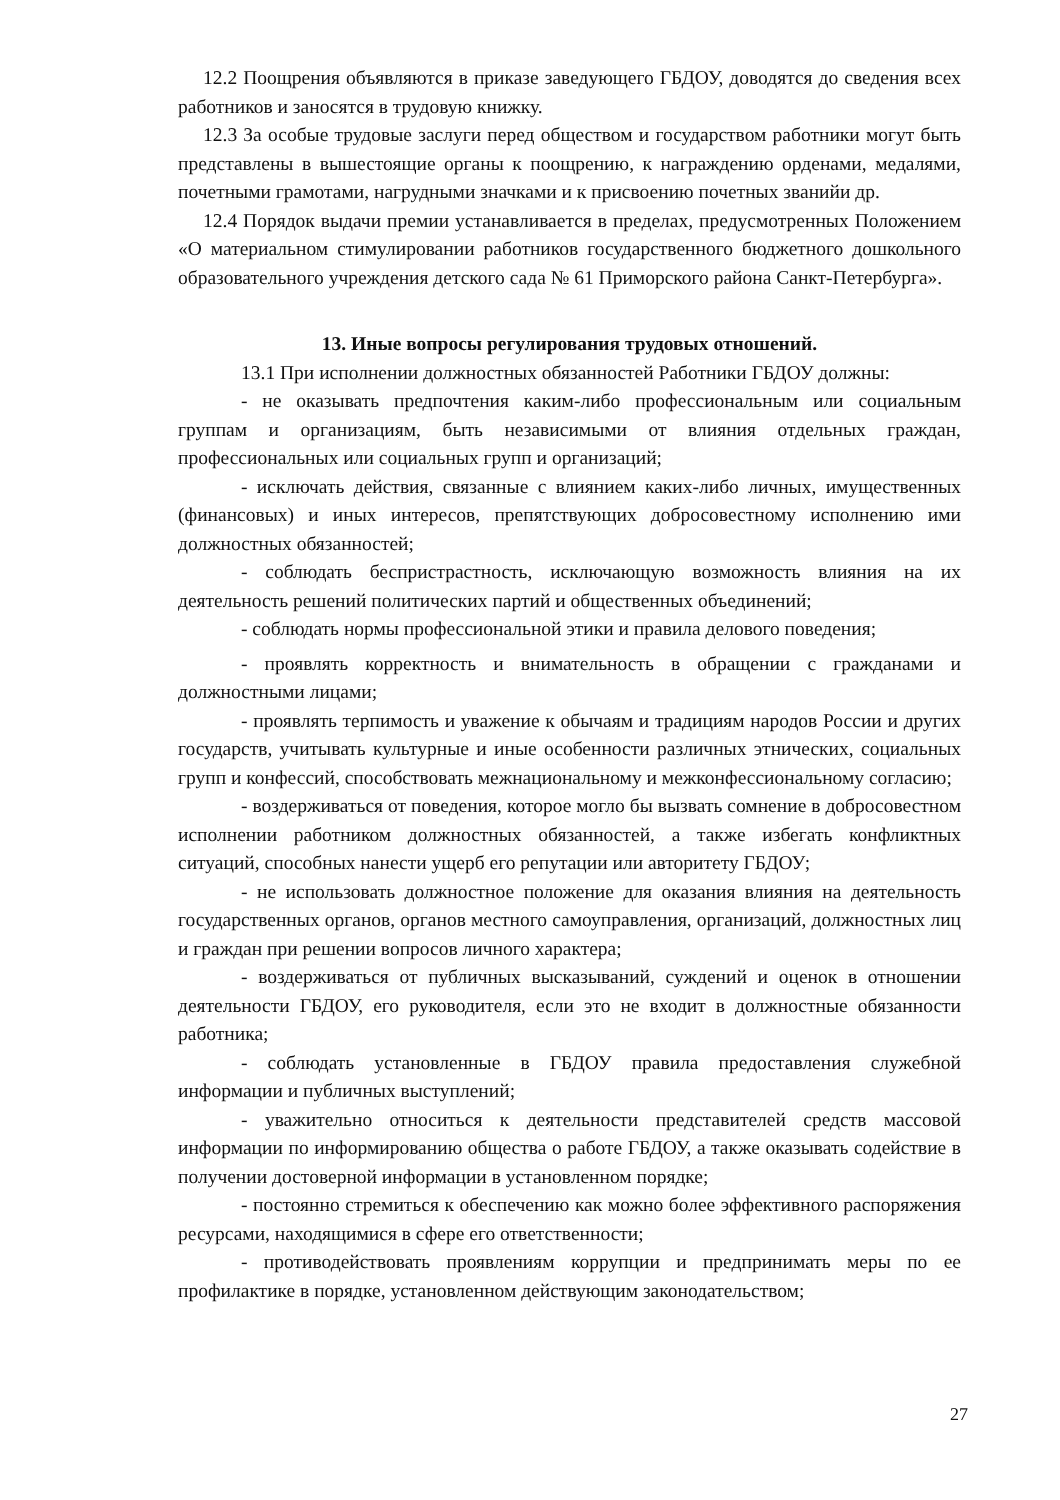12.2 Поощрения объявляются в приказе заведующего ГБДОУ, доводятся до сведения всех работников и заносятся в трудовую книжку.
12.3 За особые трудовые заслуги перед обществом и государством работники могут быть представлены в вышестоящие органы к поощрению, к награждению орденами, медалями, почетными грамотами, нагрудными значками и к присвоению почетных званийи др.
12.4 Порядок выдачи премии устанавливается в пределах, предусмотренных Положением «О материальном стимулировании работников государственного бюджетного дошкольного образовательного учреждения детского сада № 61 Приморского района Санкт-Петербурга».
13. Иные вопросы регулирования трудовых отношений.
13.1 При исполнении должностных обязанностей Работники ГБДОУ должны:
- не оказывать предпочтения каким-либо профессиональным или социальным группам и организациям, быть независимыми от влияния отдельных граждан, профессиональных или социальных групп и организаций;
- исключать действия, связанные с влиянием каких-либо личных, имущественных (финансовых) и иных интересов, препятствующих добросовестному исполнению ими должностных обязанностей;
- соблюдать беспристрастность, исключающую возможность влияния на их деятельность решений политических партий и общественных объединений;
- соблюдать нормы профессиональной этики и правила делового поведения;
- проявлять корректность и внимательность в обращении с гражданами и должностными лицами;
- проявлять терпимость и уважение к обычаям и традициям народов России и других государств, учитывать культурные и иные особенности различных этнических, социальных групп и конфессий, способствовать межнациональному и межконфессиональному согласию;
- воздерживаться от поведения, которое могло бы вызвать сомнение в добросовестном исполнении работником должностных обязанностей, а также избегать конфликтных ситуаций, способных нанести ущерб его репутации или авторитету ГБДОУ;
- не использовать должностное положение для оказания влияния на деятельность государственных органов, органов местного самоуправления, организаций, должностных лиц и граждан при решении вопросов личного характера;
- воздерживаться от публичных высказываний, суждений и оценок в отношении деятельности ГБДОУ, его руководителя, если это не входит в должностные обязанности работника;
- соблюдать установленные в ГБДОУ правила предоставления служебной информации и публичных выступлений;
- уважительно относиться к деятельности представителей средств массовой информации по информированию общества о работе ГБДОУ, а также оказывать содействие в получении достоверной информации в установленном порядке;
- постоянно стремиться к обеспечению как можно более эффективного распоряжения ресурсами, находящимися в сфере его ответственности;
- противодействовать проявлениям коррупции и предпринимать меры по ее профилактике в порядке, установленном действующим законодательством;
27